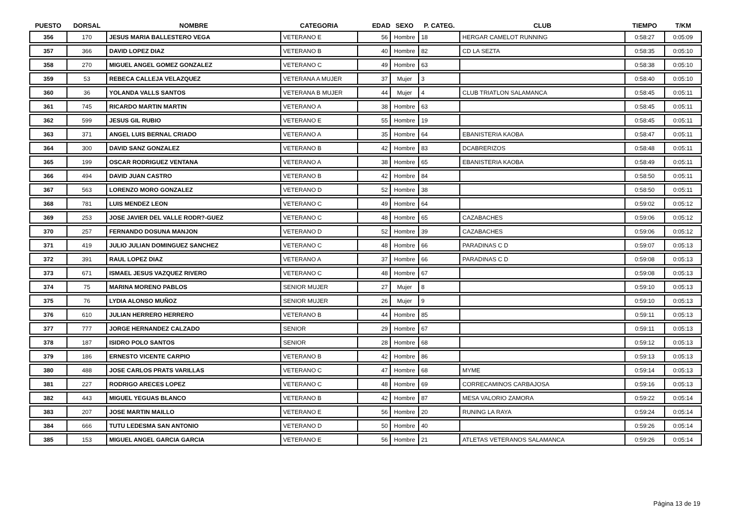| PUESTO | DORSAL | NOMBRE | CATEGORIA | EDAD | SEXO | P. CATEG. | CLUB | TIEMPO | T/KM |
| --- | --- | --- | --- | --- | --- | --- | --- | --- | --- |
| 356 | 170 | JESUS MARIA BALLESTERO VEGA | VETERANO E | 56 | Hombre | 18 | HERGAR CAMELOT RUNNING | 0:58:27 | 0:05:09 |
| 357 | 366 | DAVID LOPEZ DIAZ | VETERANO B | 40 | Hombre | 82 | CD LA SEZTA | 0:58:35 | 0:05:10 |
| 358 | 270 | MIGUEL ANGEL GOMEZ GONZALEZ | VETERANO C | 49 | Hombre | 63 | | 0:58:38 | 0:05:10 |
| 359 | 53 | REBECA CALLEJA VELAZQUEZ | VETERANA A MUJER | 37 | Mujer | 3 | | 0:58:40 | 0:05:10 |
| 360 | 36 | YOLANDA VALLS SANTOS | VETERANA B MUJER | 44 | Mujer | 4 | CLUB TRIATLON SALAMANCA | 0:58:45 | 0:05:11 |
| 361 | 745 | RICARDO MARTIN MARTIN | VETERANO A | 38 | Hombre | 63 | | 0:58:45 | 0:05:11 |
| 362 | 599 | JESUS GIL RUBIO | VETERANO E | 55 | Hombre | 19 | | 0:58:45 | 0:05:11 |
| 363 | 371 | ANGEL LUIS BERNAL CRIADO | VETERANO A | 35 | Hombre | 64 | EBANISTERIA KAOBA | 0:58:47 | 0:05:11 |
| 364 | 300 | DAVID SANZ GONZALEZ | VETERANO B | 42 | Hombre | 83 | DCABRERIZOS | 0:58:48 | 0:05:11 |
| 365 | 199 | OSCAR RODRIGUEZ VENTANA | VETERANO A | 38 | Hombre | 65 | EBANISTERIA KAOBA | 0:58:49 | 0:05:11 |
| 366 | 494 | DAVID JUAN CASTRO | VETERANO B | 42 | Hombre | 84 | | 0:58:50 | 0:05:11 |
| 367 | 563 | LORENZO MORO GONZALEZ | VETERANO D | 52 | Hombre | 38 | | 0:58:50 | 0:05:11 |
| 368 | 781 | LUIS MENDEZ LEON | VETERANO C | 49 | Hombre | 64 | | 0:59:02 | 0:05:12 |
| 369 | 253 | JOSE JAVIER DEL VALLE RODR?-GUEZ | VETERANO C | 48 | Hombre | 65 | CAZABACHES | 0:59:06 | 0:05:12 |
| 370 | 257 | FERNANDO DOSUNA MANJON | VETERANO D | 52 | Hombre | 39 | CAZABACHES | 0:59:06 | 0:05:12 |
| 371 | 419 | JULIO JULIAN DOMINGUEZ SANCHEZ | VETERANO C | 48 | Hombre | 66 | PARADINAS C D | 0:59:07 | 0:05:13 |
| 372 | 391 | RAUL LOPEZ DIAZ | VETERANO A | 37 | Hombre | 66 | PARADINAS C D | 0:59:08 | 0:05:13 |
| 373 | 671 | ISMAEL JESUS VAZQUEZ RIVERO | VETERANO C | 48 | Hombre | 67 | | 0:59:08 | 0:05:13 |
| 374 | 75 | MARINA MORENO PABLOS | SENIOR MUJER | 27 | Mujer | 8 | | 0:59:10 | 0:05:13 |
| 375 | 76 | LYDIA ALONSO MUÑOZ | SENIOR MUJER | 26 | Mujer | 9 | | 0:59:10 | 0:05:13 |
| 376 | 610 | JULIAN HERRERO HERRERO | VETERANO B | 44 | Hombre | 85 | | 0:59:11 | 0:05:13 |
| 377 | 777 | JORGE HERNANDEZ CALZADO | SENIOR | 29 | Hombre | 67 | | 0:59:11 | 0:05:13 |
| 378 | 187 | ISIDRO POLO SANTOS | SENIOR | 28 | Hombre | 68 | | 0:59:12 | 0:05:13 |
| 379 | 186 | ERNESTO VICENTE CARPIO | VETERANO B | 42 | Hombre | 86 | | 0:59:13 | 0:05:13 |
| 380 | 488 | JOSE CARLOS PRATS VARILLAS | VETERANO C | 47 | Hombre | 68 | MYME | 0:59:14 | 0:05:13 |
| 381 | 227 | RODRIGO ARECES LOPEZ | VETERANO C | 48 | Hombre | 69 | CORRECAMINOS CARBAJOSA | 0:59:16 | 0:05:13 |
| 382 | 443 | MIGUEL YEGUAS BLANCO | VETERANO B | 42 | Hombre | 87 | MESA VALORIO ZAMORA | 0:59:22 | 0:05:14 |
| 383 | 207 | JOSE MARTIN MAILLO | VETERANO E | 56 | Hombre | 20 | RUNING LA RAYA | 0:59:24 | 0:05:14 |
| 384 | 666 | TUTU LEDESMA SAN ANTONIO | VETERANO D | 50 | Hombre | 40 | | 0:59:26 | 0:05:14 |
| 385 | 153 | MIGUEL ANGEL GARCIA GARCIA | VETERANO E | 56 | Hombre | 21 | ATLETAS VETERANOS SALAMANCA | 0:59:26 | 0:05:14 |
Página 13 de 19